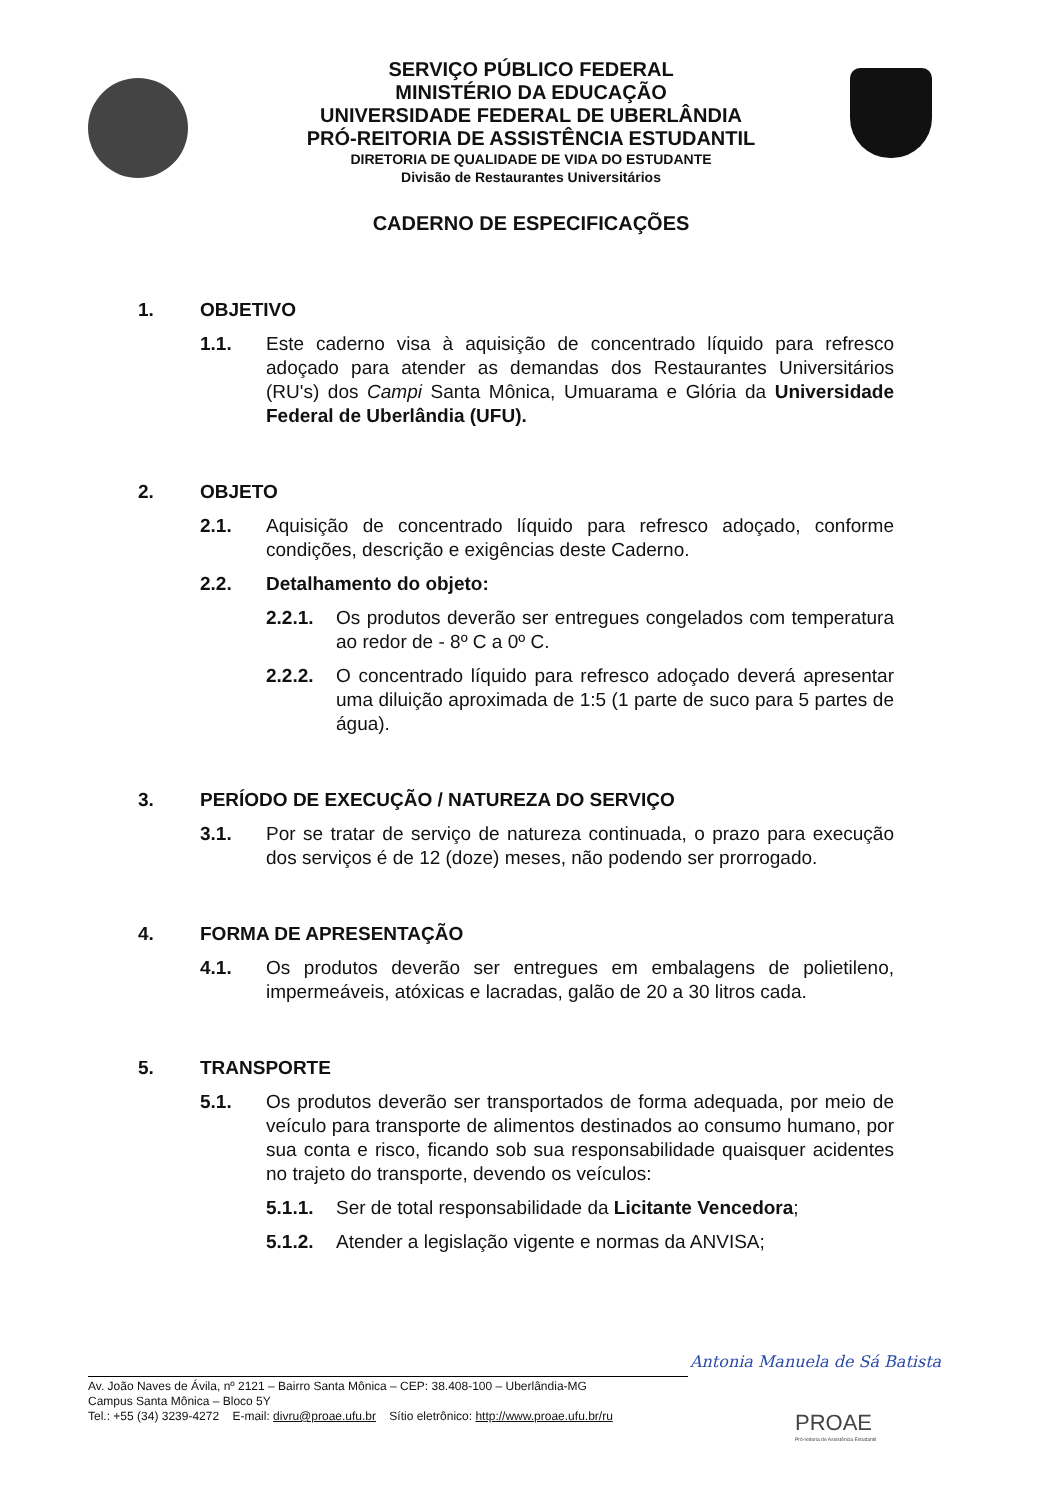SERVIÇO PÚBLICO FEDERAL
MINISTÉRIO DA EDUCAÇÃO
UNIVERSIDADE FEDERAL DE UBERLÂNDIA
PRÓ-REITORIA DE ASSISTÊNCIA ESTUDANTIL
DIRETORIA DE QUALIDADE DE VIDA DO ESTUDANTE
Divisão de Restaurantes Universitários
CADERNO DE ESPECIFICAÇÕES
1. OBJETIVO
1.1. Este caderno visa à aquisição de concentrado líquido para refresco adoçado para atender as demandas dos Restaurantes Universitários (RU's) dos Campi Santa Mônica, Umuarama e Glória da Universidade Federal de Uberlândia (UFU).
2. OBJETO
2.1. Aquisição de concentrado líquido para refresco adoçado, conforme condições, descrição e exigências deste Caderno.
2.2. Detalhamento do objeto:
2.2.1. Os produtos deverão ser entregues congelados com temperatura ao redor de - 8º C a 0º C.
2.2.2. O concentrado líquido para refresco adoçado deverá apresentar uma diluição aproximada de 1:5 (1 parte de suco para 5 partes de água).
3. PERÍODO DE EXECUÇÃO / NATUREZA DO SERVIÇO
3.1. Por se tratar de serviço de natureza continuada, o prazo para execução dos serviços é de 12 (doze) meses, não podendo ser prorrogado.
4. FORMA DE APRESENTAÇÃO
4.1. Os produtos deverão ser entregues em embalagens de polietileno, impermeáveis, atóxicas e lacradas, galão de 20 a 30 litros cada.
5. TRANSPORTE
5.1. Os produtos deverão ser transportados de forma adequada, por meio de veículo para transporte de alimentos destinados ao consumo humano, por sua conta e risco, ficando sob sua responsabilidade quaisquer acidentes no trajeto do transporte, devendo os veículos:
5.1.1. Ser de total responsabilidade da Licitante Vencedora;
5.1.2. Atender a legislação vigente e normas da ANVISA;
Antonia Manuela de Sá Batista
Av. João Naves de Ávila, nº 2121 – Bairro Santa Mônica – CEP: 38.408-100 – Uberlândia-MG
Campus Santa Mônica – Bloco 5Y
Tel.: +55 (34) 3239-4272 E-mail: divru@proae.ufu.br Sítio eletrônico: http://www.proae.ufu.br/ru
PROAE
Pró-reitoria de Assistência Estudantil